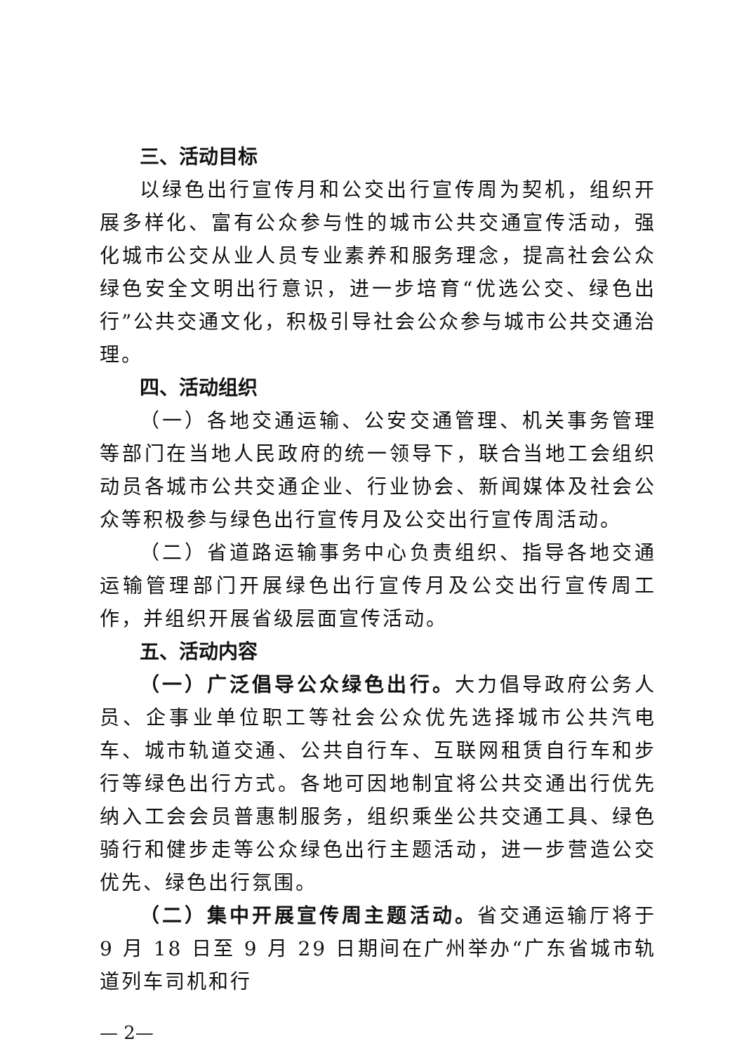三、活动目标
以绿色出行宣传月和公交出行宣传周为契机，组织开展多样化、富有公众参与性的城市公共交通宣传活动，强化城市公交从业人员专业素养和服务理念，提高社会公众绿色安全文明出行意识，进一步培育“优选公交、绿色出行”公共交通文化，积极引导社会公众参与城市公共交通治理。
四、活动组织
（一）各地交通运输、公安交通管理、机关事务管理等部门在当地人民政府的统一领导下，联合当地工会组织动员各城市公共交通企业、行业协会、新闻媒体及社会公众等积极参与绿色出行宣传月及公交出行宣传周活动。
（二）省道路运输事务中心负责组织、指导各地交通运输管理部门开展绿色出行宣传月及公交出行宣传周工作，并组织开展省级层面宣传活动。
五、活动内容
（一）广泛倡导公众绿色出行。大力倡导政府公务人员、企事业单位职工等社会公众优先选择城市公共汽电车、城市轨道交通、公共自行车、互联网租赁自行车和步行等绿色出行方式。各地可因地制宜将公共交通出行优先纳入工会会员普惠制服务，组织乘坐公共交通工具、绿色骑行和健步走等公众绿色出行主题活动，进一步营造公交优先、绿色出行氛围。
（二）集中开展宣传周主题活动。省交通运输厅将于 9 月 18 日至 9 月 29 日期间在广州举办“广东省城市轨道列车司机和行
— 2—